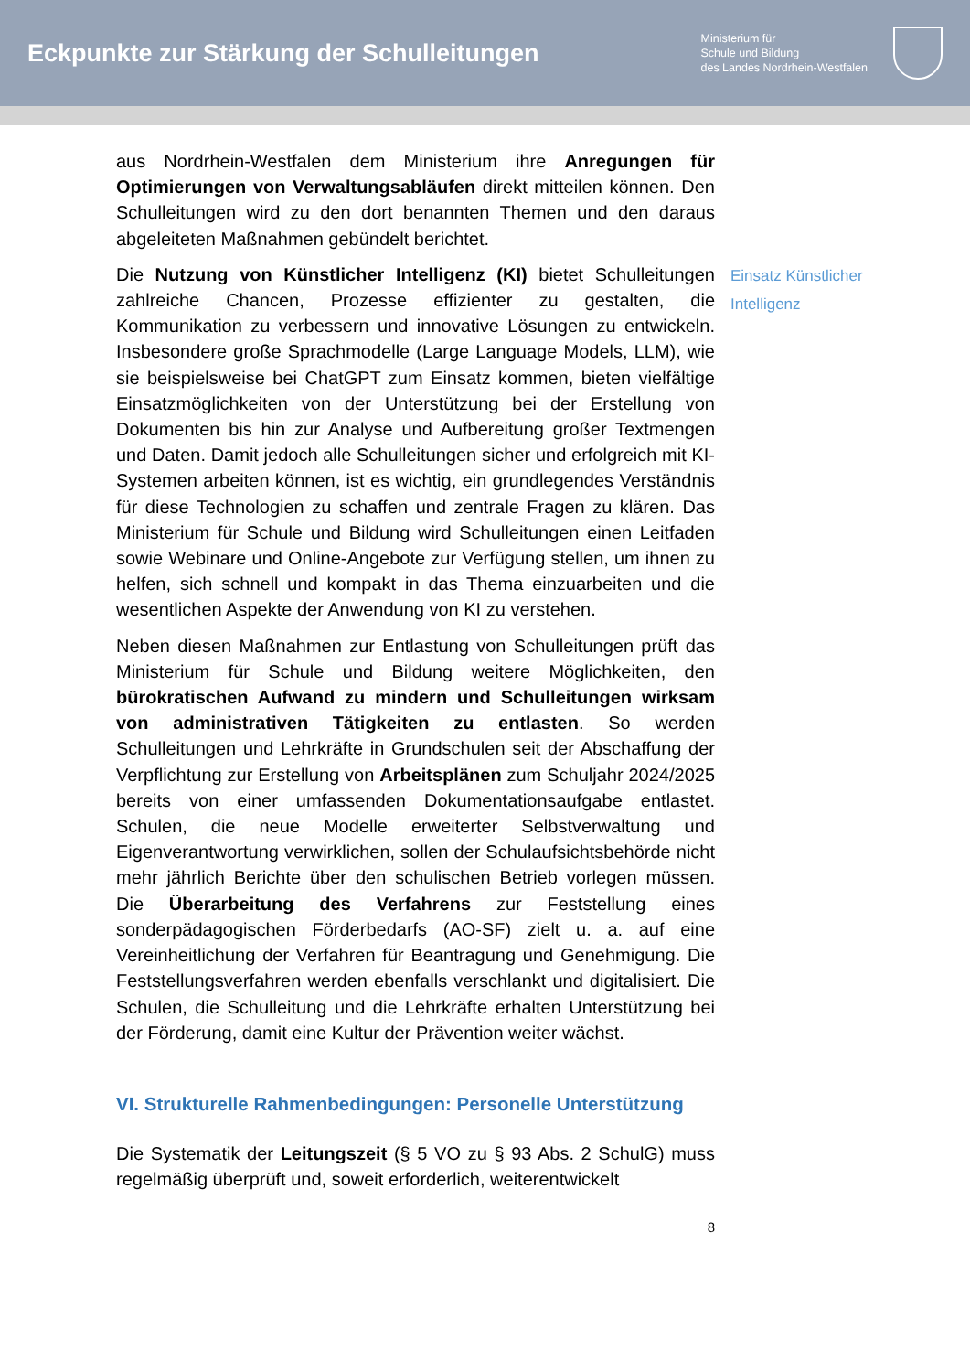Eckpunkte zur Stärkung der Schulleitungen
Ministerium für
Schule und Bildung
des Landes Nordrhein-Westfalen
aus Nordrhein-Westfalen dem Ministerium ihre Anregungen für Optimierungen von Verwaltungsabläufen direkt mitteilen können. Den Schulleitungen wird zu den dort benannten Themen und den daraus abgeleiteten Maßnahmen gebündelt berichtet.
Die Nutzung von Künstlicher Intelligenz (KI) bietet Schulleitungen zahlreiche Chancen, Prozesse effizienter zu gestalten, die Kommunikation zu verbessern und innovative Lösungen zu entwickeln. Insbesondere große Sprachmodelle (Large Language Models, LLM), wie sie beispielsweise bei ChatGPT zum Einsatz kommen, bieten vielfältige Einsatzmöglichkeiten von der Unterstützung bei der Erstellung von Dokumenten bis hin zur Analyse und Aufbereitung großer Textmengen und Daten. Damit jedoch alle Schulleitungen sicher und erfolgreich mit KI-Systemen arbeiten können, ist es wichtig, ein grundlegendes Verständnis für diese Technologien zu schaffen und zentrale Fragen zu klären. Das Ministerium für Schule und Bildung wird Schulleitungen einen Leitfaden sowie Webinare und Online-Angebote zur Verfügung stellen, um ihnen zu helfen, sich schnell und kompakt in das Thema einzuarbeiten und die wesentlichen Aspekte der Anwendung von KI zu verstehen.
Neben diesen Maßnahmen zur Entlastung von Schulleitungen prüft das Ministerium für Schule und Bildung weitere Möglichkeiten, den bürokratischen Aufwand zu mindern und Schulleitungen wirksam von administrativen Tätigkeiten zu entlasten. So werden Schulleitungen und Lehrkräfte in Grundschulen seit der Abschaffung der Verpflichtung zur Erstellung von Arbeitsplänen zum Schuljahr 2024/2025 bereits von einer umfassenden Dokumentationsaufgabe entlastet. Schulen, die neue Modelle erweiterter Selbstverwaltung und Eigenverantwortung verwirklichen, sollen der Schulaufsichtsbehörde nicht mehr jährlich Berichte über den schulischen Betrieb vorlegen müssen. Die Überarbeitung des Verfahrens zur Feststellung eines sonderpädagogischen Förderbedarfs (AO-SF) zielt u. a. auf eine Vereinheitlichung der Verfahren für Beantragung und Genehmigung. Die Feststellungsverfahren werden ebenfalls verschlankt und digitalisiert. Die Schulen, die Schulleitung und die Lehrkräfte erhalten Unterstützung bei der Förderung, damit eine Kultur der Prävention weiter wächst.
VI. Strukturelle Rahmenbedingungen: Personelle Unterstützung
Die Systematik der Leitungszeit (§ 5 VO zu § 93 Abs. 2 SchulG) muss regelmäßig überprüft und, soweit erforderlich, weiterentwickelt
8
Einsatz Künstlicher Intelligenz